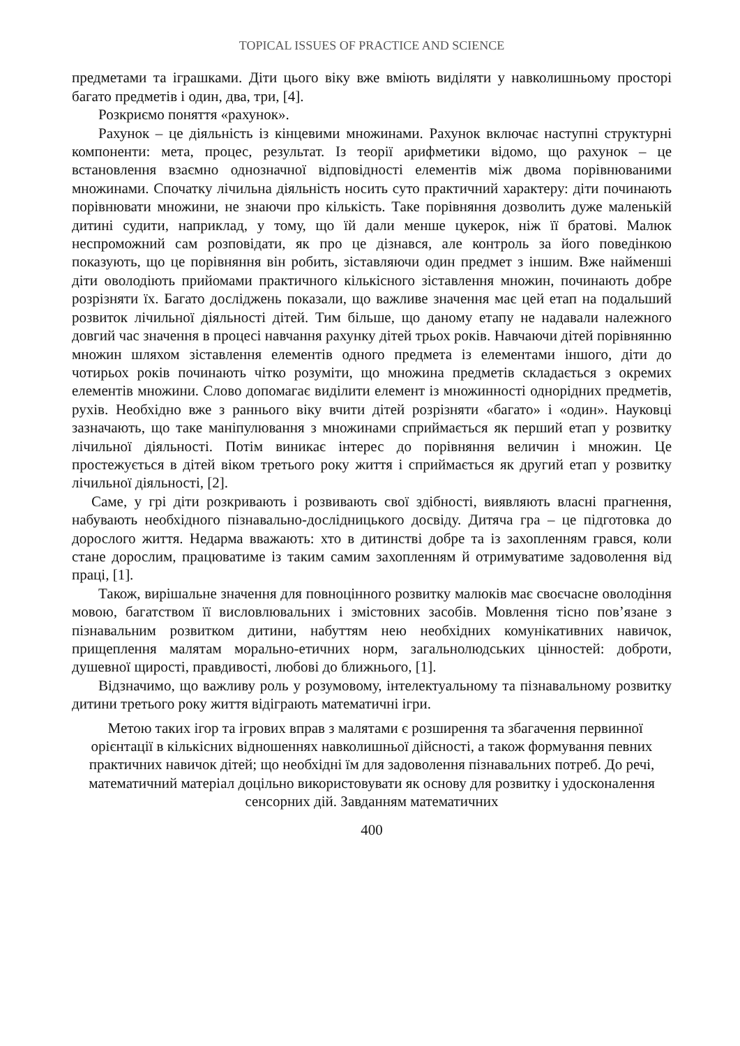TOPICAL ISSUES OF PRACTICE AND SCIENCE
предметами та іграшками. Діти цього віку вже вміють виділяти у навколишньому просторі багато предметів і один, два, три, [4].
Розкриємо поняття «рахунок».
Рахунок – це діяльність із кінцевими множинами. Рахунок включає наступні структурні компоненти: мета, процес, результат. Із теорії арифметики відомо, що рахунок – це встановлення взаємно однозначної відповідності елементів між двома порівнюваними множинами. Спочатку лічильна діяльність носить суто практичний характеру: діти починають порівнювати множини, не знаючи про кількість. Таке порівняння дозволить дуже маленькій дитині судити, наприклад, у тому, що їй дали менше цукерок, ніж її братові. Малюк неспроможний сам розповідати, як про це дізнався, але контроль за його поведінкою показують, що це порівняння він робить, зіставляючи один предмет з іншим. Вже найменші діти оволодіють прийомами практичного кількісного зіставлення множин, починають добре розрізняти їх. Багато досліджень показали, що важливе значення має цей етап на подальший розвиток лічильної діяльності дітей. Тим більше, що даному етапу не надавали належного довгий час значення в процесі навчання рахунку дітей трьох років. Навчаючи дітей порівнянню множин шляхом зіставлення елементів одного предмета із елементами іншого, діти до чотирьох років починають чітко розуміти, що множина предметів складається з окремих елементів множини. Слово допомагає виділити елемент із множинності однорідних предметів, рухів. Необхідно вже з раннього віку вчити дітей розрізняти «багато» і «один». Науковці зазначають, що таке маніпулювання з множинами сприймається як перший етап у розвитку лічильної діяльності. Потім виникає інтерес до порівняння величин і множин. Це простежується в дітей віком третього року життя і сприймається як другий етап у розвитку лічильної діяльності, [2].
Саме, у грі діти розкривають і розвивають свої здібності, виявляють власні прагнення, набувають необхідного пізнавально-дослідницького досвіду. Дитяча гра – це підготовка до дорослого життя. Недарма вважають: хто в дитинстві добре та із захопленням грався, коли стане дорослим, працюватиме із таким самим захопленням й отримуватиме задоволення від праці, [1].
Також, вирішальне значення для повноцінного розвитку малюків має своєчасне оволодіння мовою, багатством її висловлювальних і змістовних засобів. Мовлення тісно пов’язане з пізнавальним розвитком дитини, набуттям нею необхідних комунікативних навичок, прищеплення малятам морально-етичних норм, загальнолюдських цінностей: доброти, душевної щирості, правдивості, любові до ближнього, [1].
Відзначимо, що важливу роль у розумовому, інтелектуальному та пізнавальному розвитку дитини третього року життя відіграють математичні ігри.
Метою таких ігор та ігрових вправ з малятами є розширення та збагачення первинної орієнтації в кількісних відношеннях навколишньої дійсності, а також формування певних практичних навичок дітей; що необхідні їм для задоволення пізнавальних потреб. До речі, математичний матеріал доцільно використовувати як основу для розвитку і удосконалення сенсорних дій. Завданням математичних
400